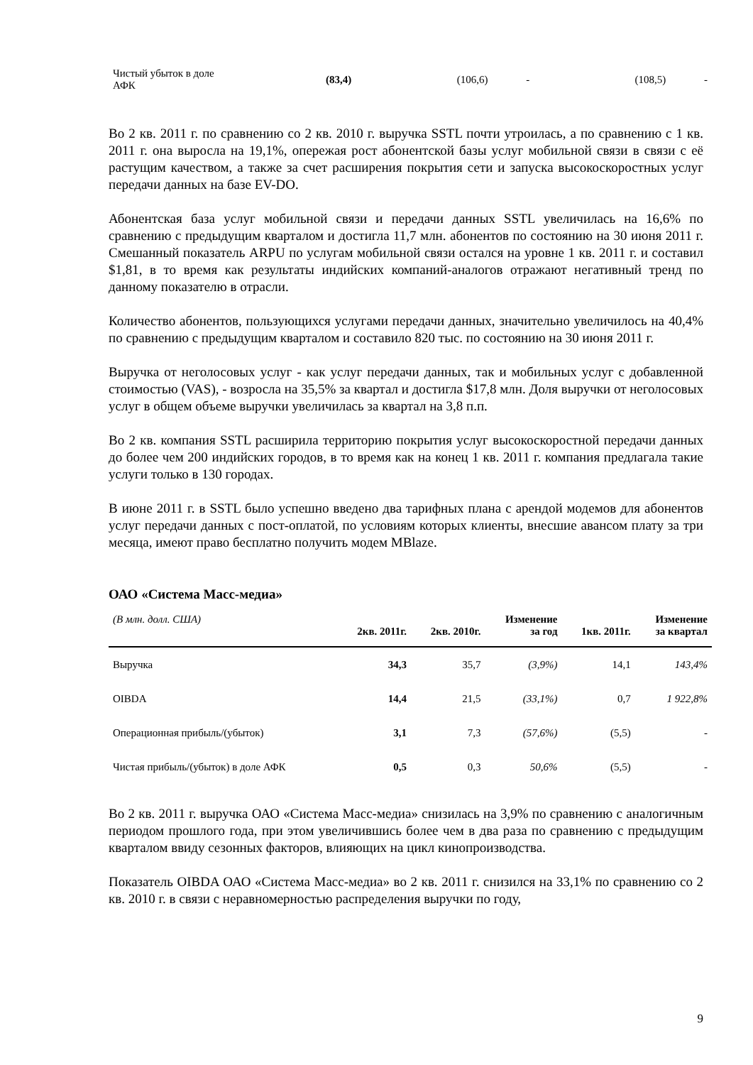| Чистый убыток в доле АФК | (83,4) | (106,6) | - | (108,5) | - |
Во 2 кв. 2011 г. по сравнению со 2 кв. 2010 г. выручка SSTL почти утроилась, а по сравнению с 1 кв. 2011 г. она выросла на 19,1%, опережая рост абонентской базы услуг мобильной связи в связи с её растущим качеством, а также за счет расширения покрытия сети и запуска высокоскоростных услуг передачи данных на базе EV-DO.
Абонентская база услуг мобильной связи и передачи данных SSTL увеличилась на 16,6% по сравнению с предыдущим кварталом и достигла 11,7 млн. абонентов по состоянию на 30 июня 2011 г. Смешанный показатель ARPU по услугам мобильной связи остался на уровне 1 кв. 2011 г. и составил $1,81, в то время как результаты индийских компаний-аналогов отражают негативный тренд по данному показателю в отрасли.
Количество абонентов, пользующихся услугами передачи данных, значительно увеличилось на 40,4% по сравнению с предыдущим кварталом и составило 820 тыс. по состоянию на 30 июня 2011 г.
Выручка от неголосовых услуг - как услуг передачи данных, так и мобильных услуг с добавленной стоимостью (VAS), - возросла на 35,5% за квартал и достигла $17,8 млн. Доля выручки от неголосовых услуг в общем объеме выручки увеличилась за квартал на 3,8 п.п.
Во 2 кв. компания SSTL расширила территорию покрытия услуг высокоскоростной передачи данных до более чем 200 индийских городов, в то время как на конец 1 кв. 2011 г. компания предлагала такие услуги только в 130 городах.
В июне 2011 г. в SSTL было успешно введено два тарифных плана с арендой модемов для абонентов услуг передачи данных с пост-оплатой, по условиям которых клиенты, внесшие авансом плату за три месяца, имеют право бесплатно получить модем MBlaze.
ОАО «Система Масс-медиа»
| (В млн. долл. США) | 2кв. 2011г. | 2кв. 2010г. | Изменение за год | 1кв. 2011г. | Изменение за квартал |
| --- | --- | --- | --- | --- | --- |
| Выручка | 34,3 | 35,7 | (3,9%) | 14,1 | 143,4% |
| OIBDA | 14,4 | 21,5 | (33,1%) | 0,7 | 1 922,8% |
| Операционная прибыль/(убыток) | 3,1 | 7,3 | (57,6%) | (5,5) | - |
| Чистая прибыль/(убыток) в доле АФК | 0,5 | 0,3 | 50,6% | (5,5) | - |
Во 2 кв. 2011 г. выручка ОАО «Система Масс-медиа» снизилась на 3,9% по сравнению с аналогичным периодом прошлого года, при этом увеличившись более чем в два раза по сравнению с предыдущим кварталом ввиду сезонных факторов, влияющих на цикл кинопроизводства.
Показатель OIBDA ОАО «Система Масс-медиа» во 2 кв. 2011 г. снизился на 33,1% по сравнению со 2 кв. 2010 г. в связи с неравномерностью распределения выручки по году,
9